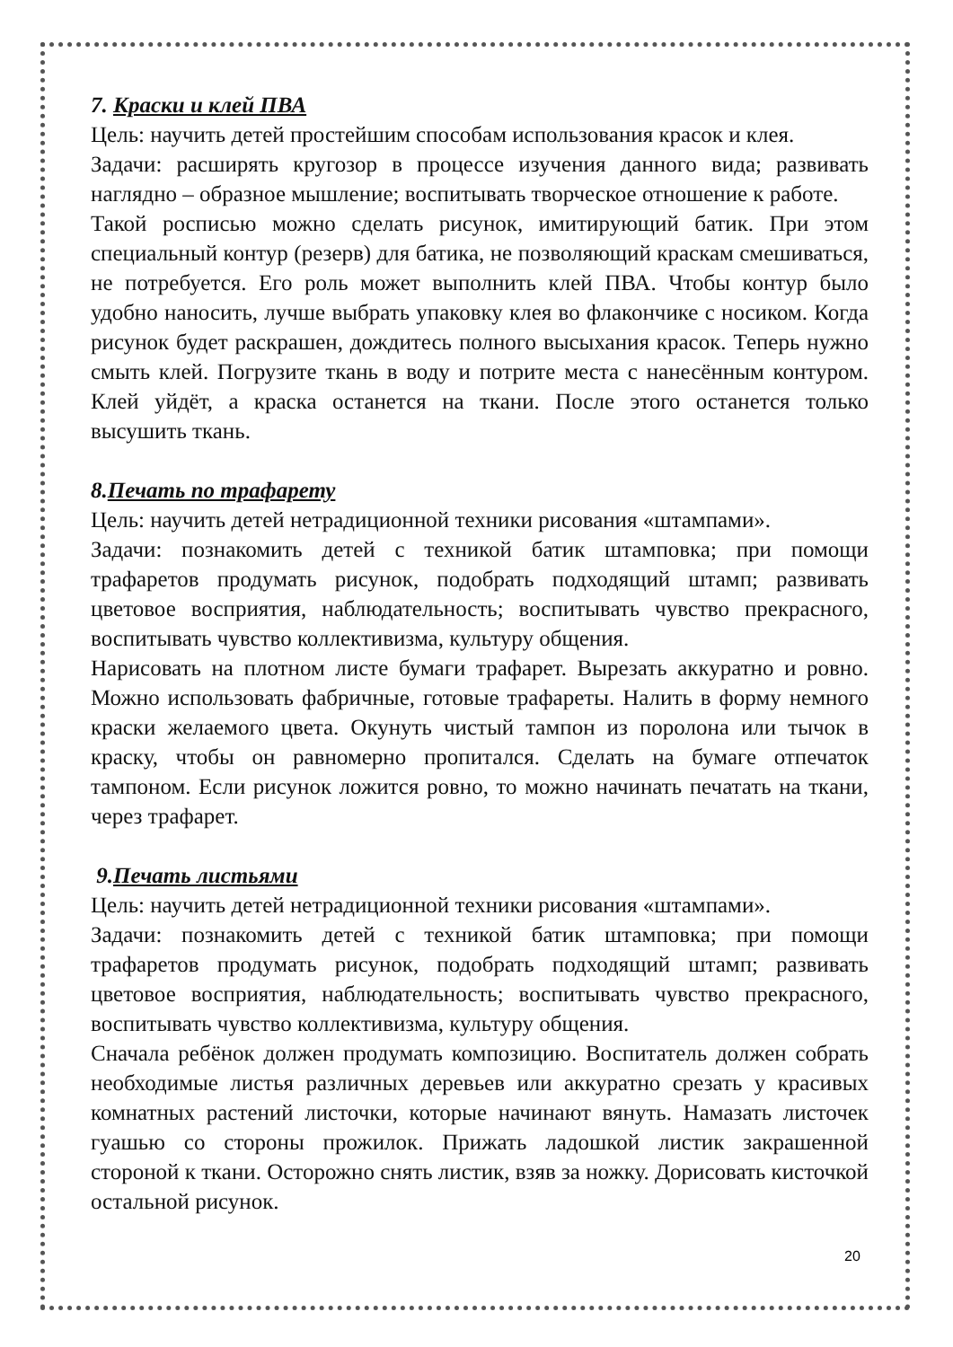7. Краски и клей ПВА
Цель: научить детей простейшим способам использования красок и клея.
Задачи: расширять кругозор в процессе изучения данного вида; развивать наглядно – образное мышление; воспитывать творческое отношение к работе.
Такой росписью можно сделать рисунок, имитирующий батик. При этом специальный контур (резерв) для батика, не позволяющий краскам смешиваться, не потребуется. Его роль может выполнить клей ПВА. Чтобы контур было удобно наносить, лучше выбрать упаковку клея во флакончике с носиком. Когда рисунок будет раскрашен, дождитесь полного высыхания красок. Теперь нужно смыть клей. Погрузите ткань в воду и потрите места с нанесённым контуром. Клей уйдёт, а краска останется на ткани. После этого останется только высушить ткань.
8.Печать по трафарету
Цель: научить детей нетрадиционной техники рисования «штампами».
Задачи: познакомить детей с техникой батик штамповка; при помощи трафаретов продумать рисунок, подобрать подходящий штамп; развивать цветовое восприятия, наблюдательность; воспитывать чувство прекрасного, воспитывать чувство коллективизма, культуру общения.
Нарисовать на плотном листе бумаги трафарет. Вырезать аккуратно и ровно. Можно использовать фабричные, готовые трафареты. Налить в форму немного краски желаемого цвета. Окунуть чистый тампон из поролона или тычок в краску, чтобы он равномерно пропитался. Сделать на бумаге отпечаток тампоном. Если рисунок ложится ровно, то можно начинать печатать на ткани, через трафарет.
9.Печать листьями
Цель: научить детей нетрадиционной техники рисования «штампами».
Задачи: познакомить детей с техникой батик штамповка; при помощи трафаретов продумать рисунок, подобрать подходящий штамп; развивать цветовое восприятия, наблюдательность; воспитывать чувство прекрасного, воспитывать чувство коллективизма, культуру общения.
Сначала ребёнок должен продумать композицию. Воспитатель должен собрать необходимые листья различных деревьев или аккуратно срезать у красивых комнатных растений листочки, которые начинают вянуть. Намазать листочек гуашью со стороны прожилок. Прижать ладошкой листик закрашенной стороной к ткани. Осторожно снять листик, взяв за ножку. Дорисовать кисточкой остальной рисунок.
20